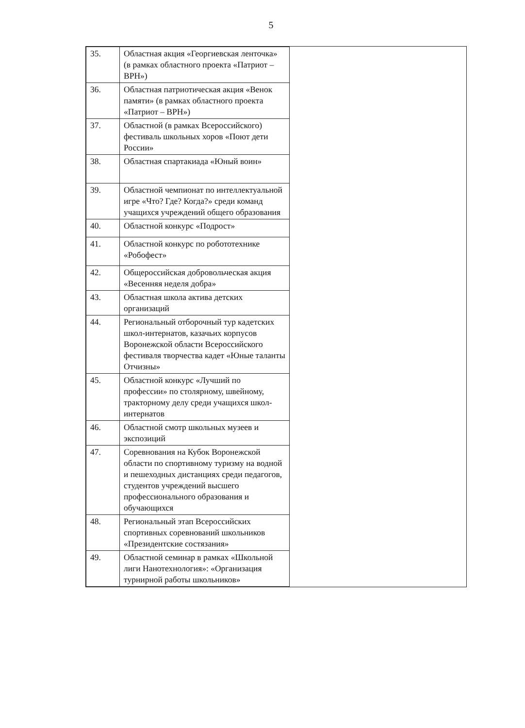5
| 35. | Областная акция «Георгиевская ленточка» (в рамках областного проекта «Патриот – ВРН») |
| 36. | Областная патриотическая акция «Венок памяти» (в рамках областного проекта «Патриот – ВРН») |
| 37. | Областной (в рамках Всероссийского) фестиваль школьных хоров «Поют дети России» |
| 38. | Областная спартакиада «Юный воин» |
| 39. | Областной чемпионат по интеллектуальной игре «Что? Где? Когда?» среди команд учащихся учреждений общего образования |
| 40. | Областной конкурс «Подрост» |
| 41. | Областной конкурс по робототехнике «Робофест» |
| 42. | Общероссийская добровольческая акция «Весенняя неделя добра» |
| 43. | Областная школа актива детских организаций |
| 44. | Региональный отборочный тур кадетских школ-интернатов, казачьих корпусов Воронежской области Всероссийского фестиваля творчества кадет «Юные таланты Отчизны» |
| 45. | Областной конкурс «Лучший по профессии» по столярному, швейному, тракторному делу среди учащихся школ-интернатов |
| 46. | Областной смотр школьных музеев и экспозиций |
| 47. | Соревнования на Кубок Воронежской области по спортивному туризму на водной и пешеходных дистанциях среди педагогов, студентов учреждений высшего профессионального образования и обучающихся |
| 48. | Региональный этап Всероссийских спортивных соревнований школьников «Президентские состязания» |
| 49. | Областной семинар в рамках «Школьной лиги Нанотехнология»: «Организация турнирной работы школьников» |